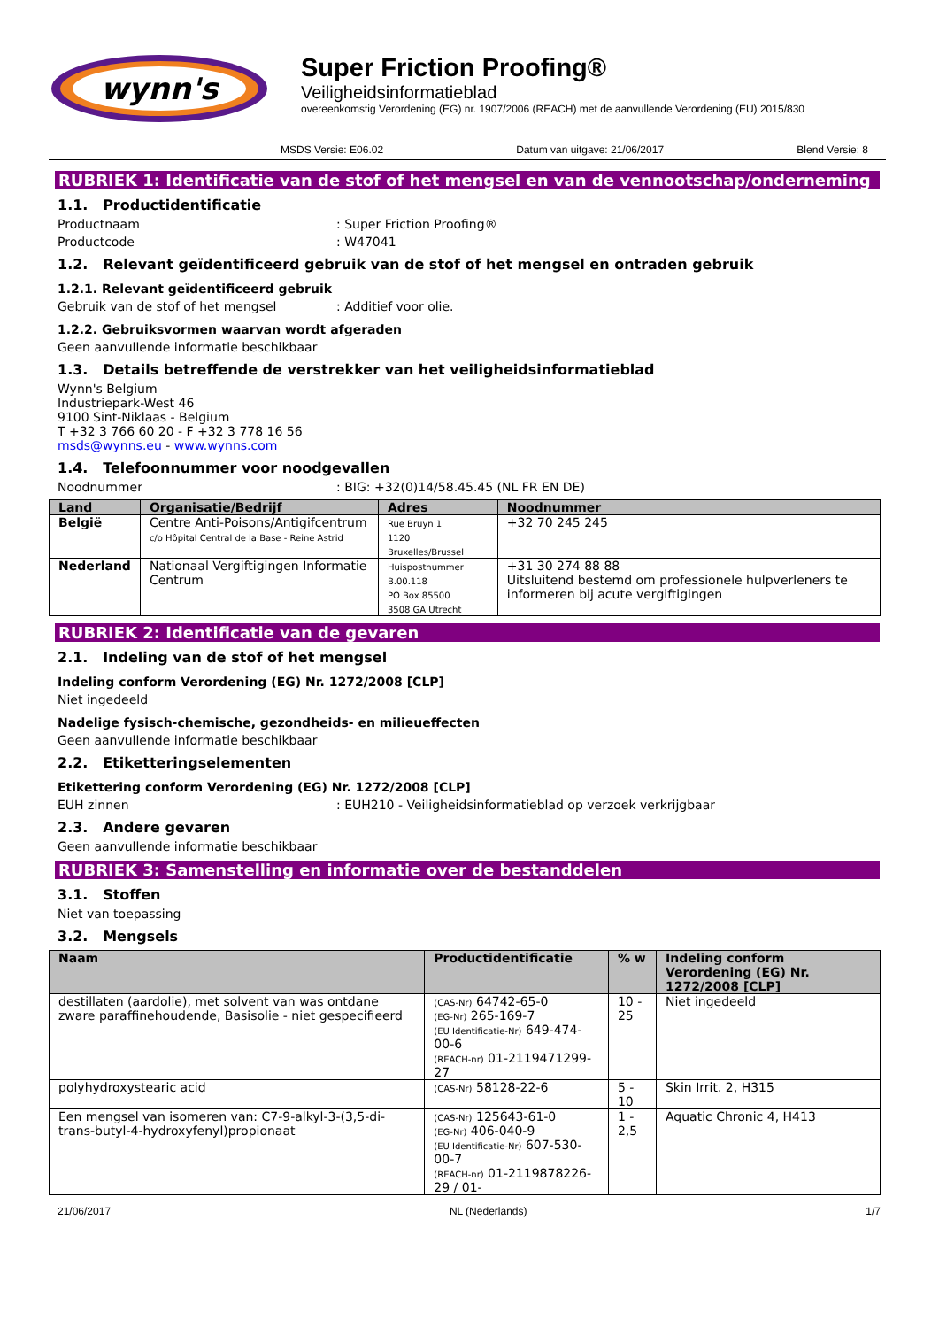wynn's
Super Friction Proofing®
Veiligheidsinformatieblad
overeenkomstig Verordening (EG) nr. 1907/2006 (REACH) met de aanvullende Verordening (EU) 2015/830
MSDS Versie: E06.02 Datum van uitgave: 21/06/2017 Blend Versie: 8
RUBRIEK 1: Identificatie van de stof of het mengsel en van de vennootschap/onderneming
1.1. Productidentificatie
Productnaam: Super Friction Proofing®
Productcode: W47041
1.2. Relevant geïdentificeerd gebruik van de stof of het mengsel en ontraden gebruik
1.2.1. Relevant geïdentificeerd gebruik
Gebruik van de stof of het mengsel: Additief voor olie.
1.2.2. Gebruiksvormen waarvan wordt afgeraden
Geen aanvullende informatie beschikbaar
1.3. Details betreffende de verstrekker van het veiligheidsinformatieblad
Wynn's Belgium
Industriepark-West 46
9100 Sint-Niklaas - Belgium
T +32 3 766 60 20 - F +32 3 778 16 56
msds@wynns.eu - www.wynns.com
1.4. Telefoonnummer voor noodgevallen
Noodnummer: BIG: +32(0)14/58.45.45 (NL FR EN DE)
| Land | Organisatie/Bedrijf | Adres | Noodnummer |
| --- | --- | --- | --- |
| België | Centre Anti-Poisons/Antigifcentrum c/o Hôpital Central de la Base - Reine Astrid | Rue Bruyn 1 1120 Bruxelles/Brussel | +32 70 245 245 |
| Nederland | Nationaal Vergiftigingen Informatie Centrum | Huispostnummer B.00.118 PO Box 85500 3508 GA Utrecht | +31 30 274 88 88 Uitsluitend bestemd om professionele hulpverleners te informeren bij acute vergiftigingen |
RUBRIEK 2: Identificatie van de gevaren
2.1. Indeling van de stof of het mengsel
Indeling conform Verordening (EG) Nr. 1272/2008 [CLP]
Niet ingedeeld
Nadelige fysisch-chemische, gezondheids- en milieueffecten
Geen aanvullende informatie beschikbaar
2.2. Etiketteringselementen
Etikettering conform Verordening (EG) Nr. 1272/2008 [CLP]
EUH zinnen: EUH210 - Veiligheidsinformatieblad op verzoek verkrijgbaar
2.3. Andere gevaren
Geen aanvullende informatie beschikbaar
RUBRIEK 3: Samenstelling en informatie over de bestanddelen
3.1. Stoffen
Niet van toepassing
3.2. Mengsels
| Naam | Productidentificatie | % w | Indeling conform Verordening (EG) Nr. 1272/2008 [CLP] |
| --- | --- | --- | --- |
| destillaten (aardolie), met solvent van was ontdane zware paraffinehoudende, Basisolie - niet gespecifieerd | (CAS-Nr) 64742-65-0 (EG-Nr) 265-169-7 (EU Identificatie-Nr) 649-474-00-6 (REACH-nr) 01-2119471299-27 | 10 - 25 | Niet ingedeeld |
| polyhydroxystearic acid | (CAS-Nr) 58128-22-6 | 5 - 10 | Skin Irrit. 2, H315 |
| Een mengsel van isomeren van: C7-9-alkyl-3-(3,5-di-trans-butyl-4-hydroxyfenyl)propionaat | (CAS-Nr) 125643-61-0 (EG-Nr) 406-040-9 (EU Identificatie-Nr) 607-530-00-7 (REACH-nr) 01-2119878226-29 / 01- | 1 - 2,5 | Aquatic Chronic 4, H413 |
21/06/2017 NL (Nederlands) 1/7